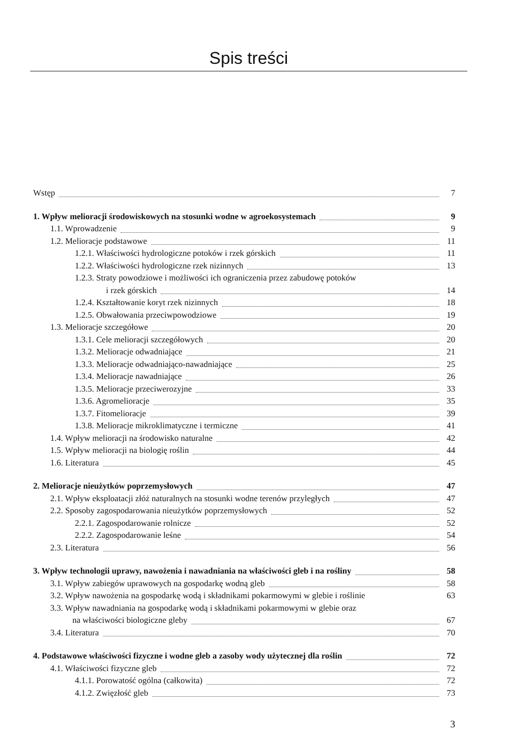Spis treści
Wstęp 7
1. Wpływ melioracji środowiskowych na stosunki wodne w agroekosystemach 9
1.1. Wprowadzenie 9
1.2. Melioracje podstawowe 11
1.2.1. Właściwości hydrologiczne potoków i rzek górskich 11
1.2.2. Właściwości hydrologiczne rzek nizinnych 13
1.2.3. Straty powodziowe i możliwości ich ograniczenia przez zabudowę potoków
i rzek górskich 14
1.2.4. Kształtowanie koryt rzek nizinnych 18
1.2.5. Obwałowania przeciwpowodziowe 19
1.3. Melioracje szczegółowe 20
1.3.1. Cele melioracji szczegółowych 20
1.3.2. Melioracje odwadniające 21
1.3.3. Melioracje odwadniająco-nawadniające 25
1.3.4. Melioracje nawadniające 26
1.3.5. Melioracje przeciwerozyjne 33
1.3.6. Agromelioracje 35
1.3.7. Fitomelioracje 39
1.3.8. Melioracje mikroklimatyczne i termiczne 41
1.4. Wpływ melioracji na środowisko naturalne 42
1.5. Wpływ melioracji na biologię roślin 44
1.6. Literatura 45
2. Melioracje nieużytków poprzemysłowych 47
2.1. Wpływ eksploatacji złóż naturalnych na stosunki wodne terenów przyległych 47
2.2. Sposoby zagospodarowania nieużytków poprzemysłowych 52
2.2.1. Zagospodarowanie rolnicze 52
2.2.2. Zagospodarowanie leśne 54
2.3. Literatura 56
3. Wpływ technologii uprawy, nawożenia i nawadniania na właściwości gleb i na rośliny 58
3.1. Wpływ zabiegów uprawowych na gospodarkę wodną gleb 58
3.2. Wpływ nawożenia na gospodarkę wodą i składnikami pokarmowymi w glebie i roślinie 63
3.3. Wpływ nawadniania na gospodarkę wodą i składnikami pokarmowymi w glebie oraz
na właściwości biologiczne gleby 67
3.4. Literatura 70
4. Podstawowe właściwości fizyczne i wodne gleb a zasoby wody użytecznej dla roślin 72
4.1. Właściwości fizyczne gleb 72
4.1.1. Porowatość ogólna (całkowita) 72
4.1.2. Zwięzłość gleb 73
3